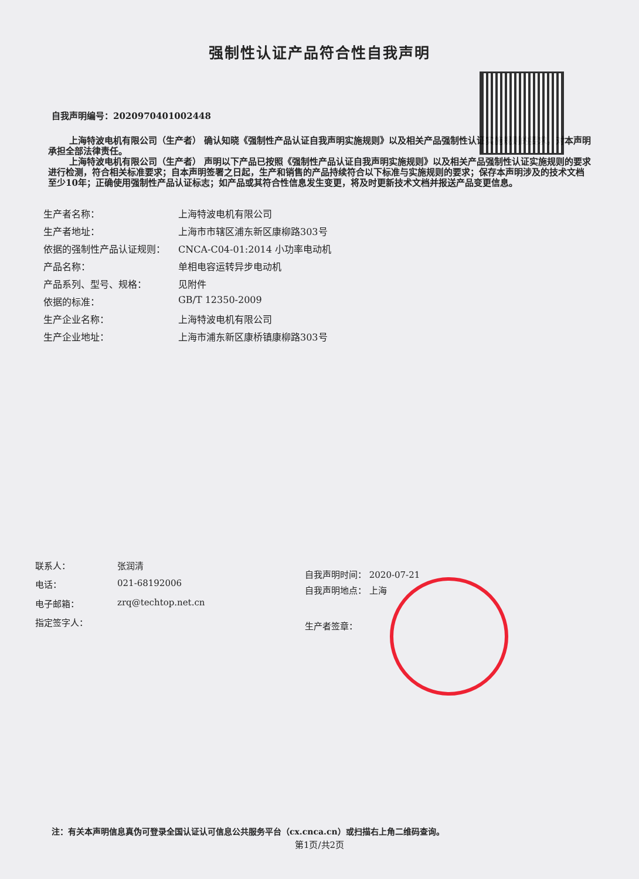强制性认证产品符合性自我声明
自我声明编号：2020970401002448
上海特波电机有限公司（生产者） 确认知晓《强制性产品认证自我声明实施规则》以及相关产品强制性认证实施规则的要求，对本声明承担全部法律责任。
上海特波电机有限公司（生产者） 声明以下产品已按照《强制性产品认证自我声明实施规则》以及相关产品强制性认证实施规则的要求进行检测，符合相关标准要求；自本声明签署之日起，生产和销售的产品持续符合以下标准与实施规则的要求；保存本声明涉及的技术文档至少10年；正确使用强制性产品认证标志；如产品或其符合性信息发生变更，将及时更新技术文档并报送产品变更信息。
| 生产者名称： | 上海特波电机有限公司 |
| 生产者地址： | 上海市市辖区浦东新区康柳路303号 |
| 依据的强制性产品认证规则： | CNCA-C04-01:2014 小功率电动机 |
| 产品名称： | 单相电容运转异步电动机 |
| 产品系列、型号、规格： | 见附件 |
| 依据的标准： | GB/T 12350-2009 |
| 生产企业名称： | 上海特波电机有限公司 |
| 生产企业地址： | 上海市浦东新区康桥镇康柳路303号 |
| 联系人： | 张润清 |
| 电话： | 021-68192006 |
| 电子邮箱： | zrq@techtop.net.cn |
| 指定签字人： | |
自我声明时间： 2020-07-21
自我声明地点： 上海
生产者签章：
注：有关本声明信息真伪可登录全国认证认可信息公共服务平台（cx.cnca.cn）或扫描右上角二维码查询。
第1页/共2页